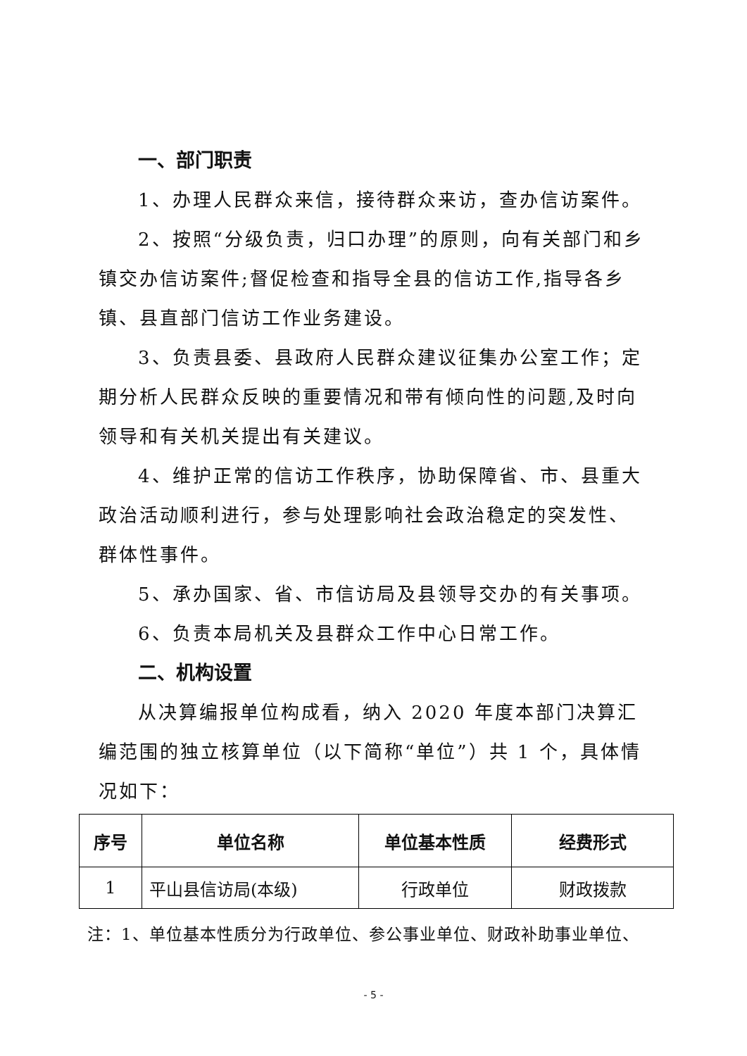一、部门职责
1、办理人民群众来信，接待群众来访，查办信访案件。
2、按照“分级负责，归口办理”的原则，向有关部门和乡镇交办信访案件;督促检查和指导全县的信访工作,指导各乡镇、县直部门信访工作业务建设。
3、负责县委、县政府人民群众建议征集办公室工作；定期分析人民群众反映的重要情况和带有倾向性的问题,及时向领导和有关机关提出有关建议。
4、维护正常的信访工作秩序，协助保障省、市、县重大政治活动顺利进行，参与处理影响社会政治稳定的突发性、群体性事件。
5、承办国家、省、市信访局及县领导交办的有关事项。
6、负责本局机关及县群众工作中心日常工作。
二、机构设置
从决算编报单位构成看，纳入 2020 年度本部门决算汇编范围的独立核算单位（以下简称“单位”）共 1 个，具体情况如下：
| 序号 | 单位名称 | 单位基本性质 | 经费形式 |
| --- | --- | --- | --- |
| 1 | 平山县信访局(本级) | 行政单位 | 财政拨款 |
注：1、单位基本性质分为行政单位、参公事业单位、财政补助事业单位、
- 5 -